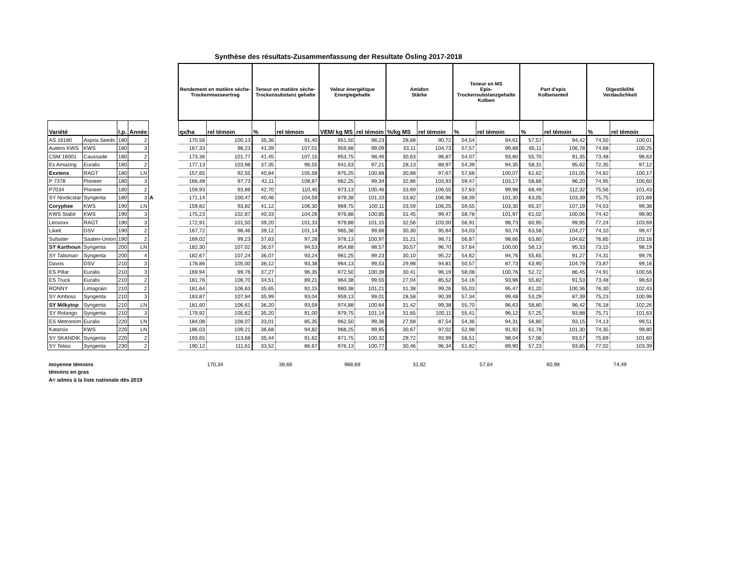Synthèse des résultats-Zusammenfassung der Resultate Ösling 2017-2018
| | | | | | Rendement en matière sèche- Trockenmasseertrag | | Teneur en matière sèche- Trockensubstanz gehalte | | Valeur énergétique Energiegehalte | | Amidon Stärke | | Teneur en MS Epis- Trockensubstanzgehalte Kolben | | Part d'epis Kolbenanteil | | Digestibilité Verdaulichkeit | |
| --- | --- | --- | --- | --- | --- | --- | --- | --- | --- | --- | --- | --- | --- | --- | --- | --- | --- | --- |
| Variété | | I.p. | Année | | qx/ha | rel témoin | % | rel témoin | VEM/ kg MS | rel témoin | %/kg MS | rel témoin | % | rel témoin | % | rel témoin | % | rel témoin |
| AS 16180 | Aspria Seeds | 180 | 2 | | 170,56 | 100,13 | 35,36 | 91,40 | 951,50 | 98,23 | 28,68 | 90,72 | 54,54 | 94,61 | 57,57 | 94,42 | 74,50 | 100,01 |
| Autens KWS | KWS | 180 | 3 | | 167,33 | 98,23 | 41,39 | 107,01 | 959,88 | 99,09 | 33,11 | 104,73 | 57,57 | 99,88 | 65,11 | 106,78 | 74,68 | 100,25 |
| CSM 16001 | Caussade | 180 | 2 | | 173,36 | 101,77 | 41,45 | 107,15 | 953,75 | 98,46 | 30,63 | 96,87 | 54,07 | 93,80 | 55,70 | 91,35 | 73,48 | 98,63 |
| Es Amazing | Euralis | 180 | 2 | | 177,13 | 103,98 | 37,35 | 96,55 | 941,63 | 97,21 | 28,13 | 88,97 | 54,39 | 94,35 | 58,31 | 95,62 | 72,35 | 97,12 |
| Exxtens | RAGT | 180 | LN | | 157,65 | 92,55 | 40,84 | 105,58 | 975,25 | 100,68 | 30,88 | 97,67 | 57,68 | 100,07 | 61,62 | 101,05 | 74,62 | 100,17 |
| P 7378 | Pioneer | 180 | 3 | | 166,48 | 97,73 | 42,11 | 108,87 | 962,25 | 99,34 | 32,86 | 103,93 | 59,47 | 103,17 | 58,66 | 96,20 | 74,95 | 100,60 |
| P7034 | Pioneer | 180 | 2 | | 159,93 | 93,89 | 42,70 | 110,40 | 973,13 | 100,46 | 33,69 | 106,55 | 57,63 | 99,98 | 68,49 | 112,32 | 75,56 | 101,43 |
| SY Nordicstar | Syngenta | 180 | 3 | A | 171,14 | 100,47 | 40,46 | 104,59 | 979,38 | 101,10 | 33,82 | 106,96 | 58,39 | 101,30 | 63,05 | 103,39 | 75,75 | 101,69 |
| Coryphee | KWS | 190 | LN | | 159,82 | 93,82 | 41,12 | 106,30 | 969,75 | 100,11 | 33,59 | 106,25 | 59,55 | 103,30 | 65,37 | 107,19 | 74,03 | 99,38 |
| KWS Stabil | KWS | 190 | 3 | | 175,23 | 102,87 | 40,33 | 104,26 | 976,88 | 100,85 | 31,45 | 99,47 | 58,78 | 101,97 | 61,02 | 100,06 | 74,42 | 99,90 |
| Leovoxx | RAGT | 190 | 3 | | 172,91 | 101,50 | 39,20 | 101,33 | 979,88 | 101,15 | 32,56 | 103,00 | 56,91 | 98,73 | 60,95 | 99,95 | 77,24 | 103,69 |
| Likeit | DSV | 190 | 2 | | 167,72 | 98,46 | 39,12 | 101,14 | 965,38 | 99,66 | 30,30 | 95,84 | 54,03 | 93,74 | 63,58 | 104,27 | 74,10 | 99,47 |
| Sufaster | Saaten-Union | 190 | 2 | | 169,02 | 99,23 | 37,63 | 97,28 | 978,13 | 100,97 | 31,21 | 98,71 | 56,87 | 98,66 | 63,80 | 104,62 | 76,85 | 103,16 |
| SY Karthoun | Syngenta | 200 | LN | | 182,30 | 107,02 | 36,57 | 94,53 | 954,88 | 98,57 | 30,57 | 96,70 | 57,64 | 100,00 | 58,13 | 95,33 | 73,15 | 98,19 |
| SY Talisman | Syngenta | 200 | 4 | | 182,67 | 107,24 | 36,07 | 93,24 | 961,25 | 99,23 | 30,10 | 95,22 | 54,62 | 94,76 | 55,65 | 91,27 | 74,31 | 99,76 |
| Davos | DSV | 210 | 3 | | 178,86 | 105,00 | 36,12 | 93,38 | 964,13 | 99,53 | 29,98 | 94,81 | 50,57 | 87,73 | 63,90 | 104,79 | 73,87 | 99,16 |
| ES Pillar | Euralis | 210 | 3 | | 169,94 | 99,76 | 37,27 | 96,35 | 972,50 | 100,39 | 30,41 | 96,19 | 58,08 | 100,76 | 52,72 | 86,45 | 74,91 | 100,56 |
| ES Truck | Euralis | 210 | 2 | | 181,76 | 106,70 | 34,51 | 89,21 | 964,38 | 99,55 | 27,04 | 85,52 | 54,16 | 93,96 | 55,82 | 91,53 | 73,48 | 98,63 |
| RONNY | Limagrain | 210 | 2 | | 181,64 | 106,63 | 35,65 | 92,15 | 980,38 | 101,21 | 31,38 | 99,26 | 55,03 | 95,47 | 61,20 | 100,36 | 76,30 | 102,43 |
| SY Amboss | Syngenta | 210 | 3 | | 183,87 | 107,94 | 35,99 | 93,04 | 959,13 | 99,01 | 28,58 | 90,39 | 57,34 | 99,48 | 53,29 | 87,39 | 75,23 | 100,98 |
| SY Milkytop | Syngenta | 210 | LN | | 181,60 | 106,61 | 36,20 | 93,59 | 974,88 | 100,64 | 31,42 | 99,38 | 55,70 | 96,63 | 58,80 | 96,42 | 76,18 | 102,26 |
| SY Rotango | Syngenta | 210 | 3 | | 179,92 | 105,62 | 35,20 | 91,00 | 979,75 | 101,14 | 31,65 | 100,11 | 55,41 | 96,12 | 57,25 | 93,88 | 75,71 | 101,63 |
| ES Metronom | Euralis | 220 | LN | | 184,08 | 108,07 | 33,01 | 85,35 | 962,50 | 99,36 | 27,68 | 87,54 | 54,36 | 94,31 | 56,80 | 93,15 | 74,13 | 99,51 |
| Katarsis | KWS | 220 | LN | | 186,03 | 109,21 | 36,68 | 94,82 | 968,25 | 99,95 | 30,67 | 97,02 | 52,98 | 91,92 | 61,78 | 101,30 | 74,35 | 99,80 |
| SY SKANDIK | Syngenta | 220 | 2 | | 193,65 | 113,68 | 35,44 | 91,62 | 971,75 | 100,32 | 29,72 | 93,99 | 56,51 | 98,04 | 57,06 | 93,57 | 75,69 | 101,60 |
| SY Telias | Syngenta | 230 | 2 | | 190,12 | 111,61 | 33,52 | 86,67 | 976,13 | 100,77 | 30,46 | 96,34 | 51,82 | 89,90 | 57,23 | 93,85 | 77,02 | 103,39 |
| moyenne témoins | | | | | 170,34 | | 38,68 | | 968,69 | | 31,62 | | 57,64 | | 60,98 | | 74,49 | |
| témoins en gras | | | | | | | | | | | | | | | | | | |
| A= admis à la liste nationale dès 2019 | | | | | | | | | | | | | | | | | | |